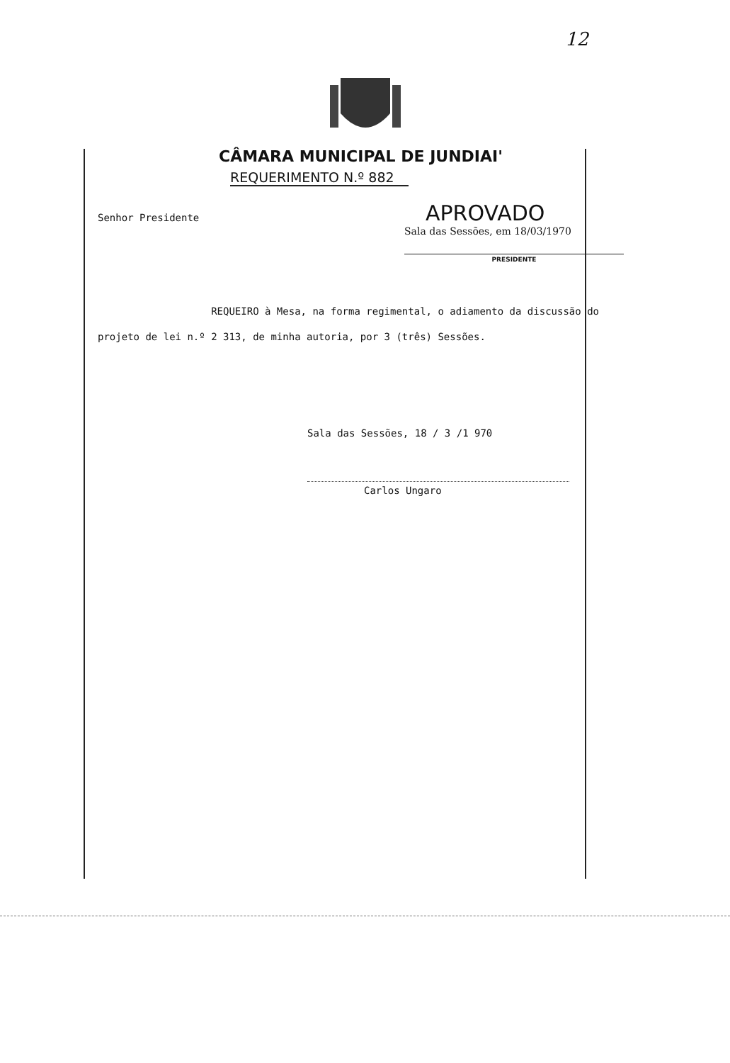12
CÂMARA MUNICIPAL DE JUNDIAI'
REQUERIMENTO N.º 882
Senhor Presidente
APROVADO
Sala das Sessões, em 18/03/1970
PRESIDENTE
REQUEIRO à Mesa, na forma regimental, o adiamento da discussão do projeto de lei n.º 2 313, de minha autoria, por 3 (três) Sessões.
Sala das Sessões, 18 / 3 /1 970
Carlos Ungaro